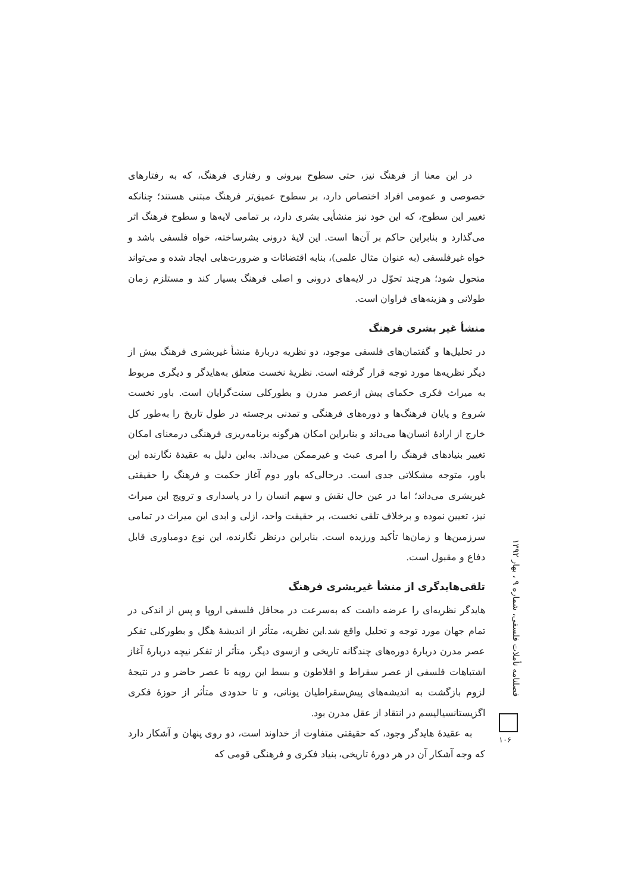در این معنا از فرهنگ نیز، حتی سطوح بیرونی و رفتاری فرهنگ، که به رفتارهای خصوصی و عمومی افراد اختصاص دارد، بر سطوح عمیق‌تر فرهنگ مبتنی هستند؛ چنانکه تغییر این سطوح، که این خود نیز منشأیی بشری دارد، بر تمامی لایه‌ها و سطوح فرهنگ اثر می‌گذارد و بنابراین حاکم بر آن‌ها است. این لایهٔ درونی بشرساخته، خواه فلسفی باشد و خواه غیرفلسفی (به عنوان مثال علمی)، بنابه اقتضائات و ضرورت‌هایی ایجاد شده و می‌تواند متحول شود؛ هرچند تحوّل در لایه‌های درونی و اصلی فرهنگ بسیار کند و مستلزم زمان طولانی و هزینه‌های فراوان است.
منشأ غیر بشری فرهنگ
در تحلیل‌ها و گفتمان‌های فلسفی موجود، دو نظریه دربارهٔ منشأ غیربشری فرهنگ بیش از دیگر نظریه‌ها مورد توجه قرار گرفته است. نظریهٔ نخست متعلق به‌هایدگر و دیگری مربوط به میراث فکری حکمای پیش ازعصر مدرن و بطورکلی سنت‌گرایان است. باور نخست شروع و پایان فرهنگ‌ها و دوره‌های فرهنگی و تمدنی برجسته در طول تاریخ را به‌طور کل خارج از ارادهٔ انسان‌ها می‌داند و بنابراین امکان هرگونه برنامه‌ریزی فرهنگی درمعنای امکان تغییر بنیادهای فرهنگ را امری عبث و غیرممکن می‌داند. به‌این دلیل به عقیدهٔ نگارنده این باور، متوجه مشکلاتی جدی است. درحالی‌که باور دوم آغاز حکمت و فرهنگ را حقیقتی غیربشری می‌داند؛ اما در عین حال نقش و سهم انسان را در پاسداری و ترویج این میراث نیز، تعیین نموده و برخلاف تلقی نخست، بر حقیقت واحد، ازلی و ابدی این میراث در تمامی سرزمین‌ها و زمان‌ها تأکید ورزیده است. بنابراین درنظر نگارنده، این نوع دومباوری قابل دفاع و مقبول است.
تلقی‌هایدگری از منشأ غیربشری فرهنگ
هایدگر نظریه‌ای را عرضه داشت که به‌سرعت در محافل فلسفی اروپا و پس از اندکی در تمام جهان مورد توجه و تحلیل واقع شد.این نظریه، متأثر از اندیشهٔ هگل و بطورکلی تفکر عصر مدرن دربارهٔ دوره‌های چندگانه تاریخی و ازسوی دیگر، متأثر از تفکر نیچه دربارهٔ آغاز اشتباهات فلسفی از عصر سقراط و افلاطون و بسط این رویه تا عصر حاضر و در نتیجهٔ لزوم بازگشت به اندیشه‌های پیش‌سقراطیان یونانی، و تا حدودی متأثر از حوزهٔ فکری اگزیستانسیالیسم در انتقاد از عقل مدرن بود.
به عقیدهٔ هایدگر وجود، که حقیقتی متفاوت از خداوند است، دو روی پنهان و آشکار دارد که وجه آشکار آن در هر دورهٔ تاریخی، بنیاد فکری و فرهنگی قومی که
فصلنامه تأملات فلسفی، شماره ۹ ، بهار ۱۳۹۲
۱۰۶